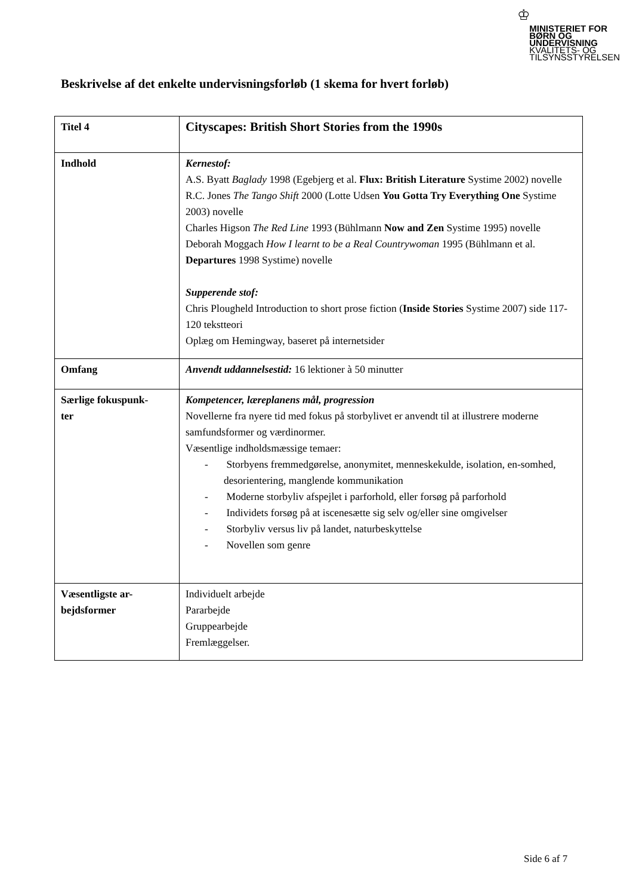♔
MINISTERIET FOR
BØRN OG
UNDERVISNING
KVALITETS- OG
TILSYNSSTYRELSEN
Beskrivelse af det enkelte undervisningsforløb (1 skema for hvert forløb)
| Titel 4 | Cityscapes: British Short Stories from the 1990s |
| Indhold | Kernestof: A.S. Byatt Baglady 1998 (Egebjerg et al. Flux: British Literature Systime 2002) novelle R.C. Jones The Tango Shift 2000 (Lotte Udsen You Gotta Try Everything One Systime 2003) novelle Charles Higson The Red Line 1993 (Bühlmann Now and Zen Systime 1995) novelle Deborah Moggach How I learnt to be a Real Countrywoman 1995 (Bühlmann et al. Departures 1998 Systime) novelle Supperende stof: Chris Ploughеld Introduction to short prose fiction ( Inside Stories Systime 2007) side 117-120 tekstteori Oplæg om Hemingway, baseret på internetsider |
| Omfang | Anvendt uddannelsestid: 16 lektioner à 50 minutter |
| Særlige fokuspunk- ter | Kompetencer, læreplanens mål, progression Novellerne fra nyere tid med fokus på storbylivet er anvendt til at illustrere moderne samfundsformer og værdinormer. Væsentlige indholdsmæssige temaer: - Storbyens fremmedgørelse, anonymitet, menneskekulde, isolation, en-somhed, desorientering, manglende kommunikation - Moderne storbyliv afspejlet i parforhold, eller forsøg på parforhold - Individets forsøg på at iscenesætte sig selv og/eller sine omgivelser - Storbyliv versus liv på landet, naturbeskyttelse - Novellen som genre |
| Væsentligste ar- bejdsformer | Individuelt arbejde Pararbejde Gruppearbejde Fremlæggelser. |
Side 6 af 7